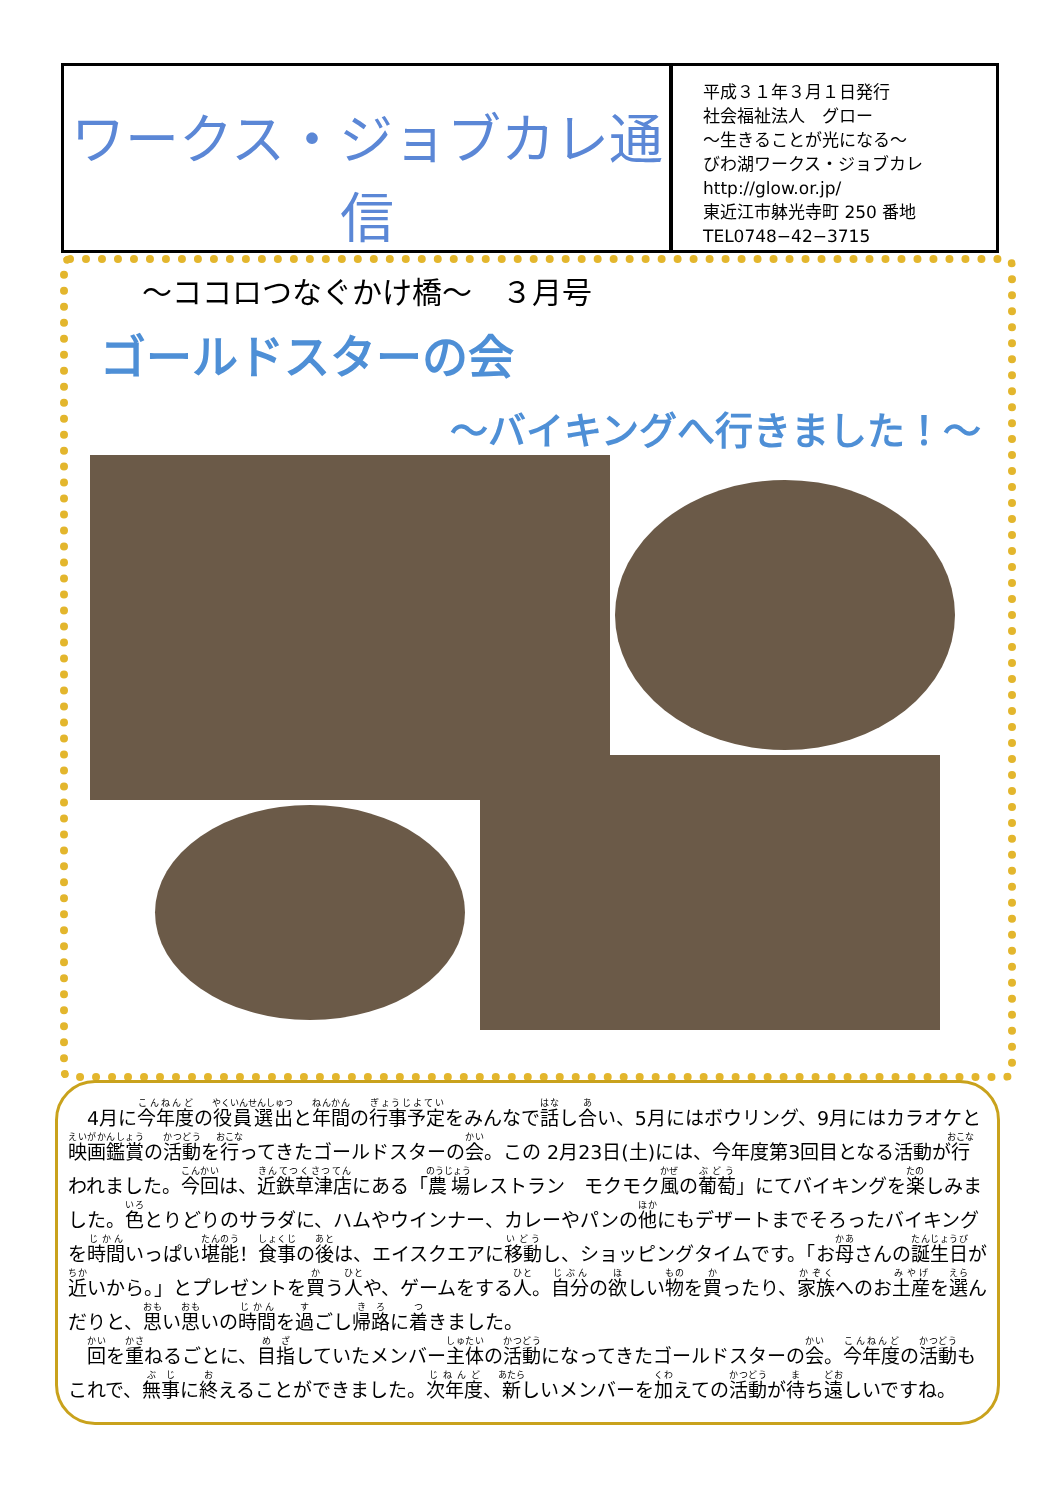ワークス・ジョブカレ通信
～ココロつなぐかけ橋～　３月号
平成３１年３月１日発行
社会福祉法人　グロー
～生きることが光になる～
びわ湖ワークス・ジョブカレ
http://glow.or.jp/
東近江市躰光寺町 250 番地
TEL0748−42−3715
ゴールドスターの会
～バイキングへ行きました！～
　4月に今年度の役員選出と年間の行事予定をみんなで話し合い、5月にはボウリング、9月にはカラオケと映画鑑賞の活動を行ってきたゴールドスターの会。この 2月23日(土)には、今年度第3回目となる活動が行われました。今回は、近鉄草津店にある「農場レストラン　モクモク風の葡萄」にてバイキングを楽しみました。色とりどりのサラダに、ハムやウインナー、カレーやパンの他にもデザートまでそろったバイキングを時間いっぱい堪能！食事の後は、エイスクエアに移動し、ショッピングタイムです。「お母さんの誕生日が近いから。」とプレゼントを買う人や、ゲームをする人。自分の欲しい物を買ったり、家族へのお土産を選んだりと、思い思いの時間を過ごし帰路に着きました。
　回を重ねるごとに、目指していたメンバー主体の活動になってきたゴールドスターの会。今年度の活動もこれで、無事に終えることができました。次年度、新しいメンバーを加えての活動が待ち遠しいですね。